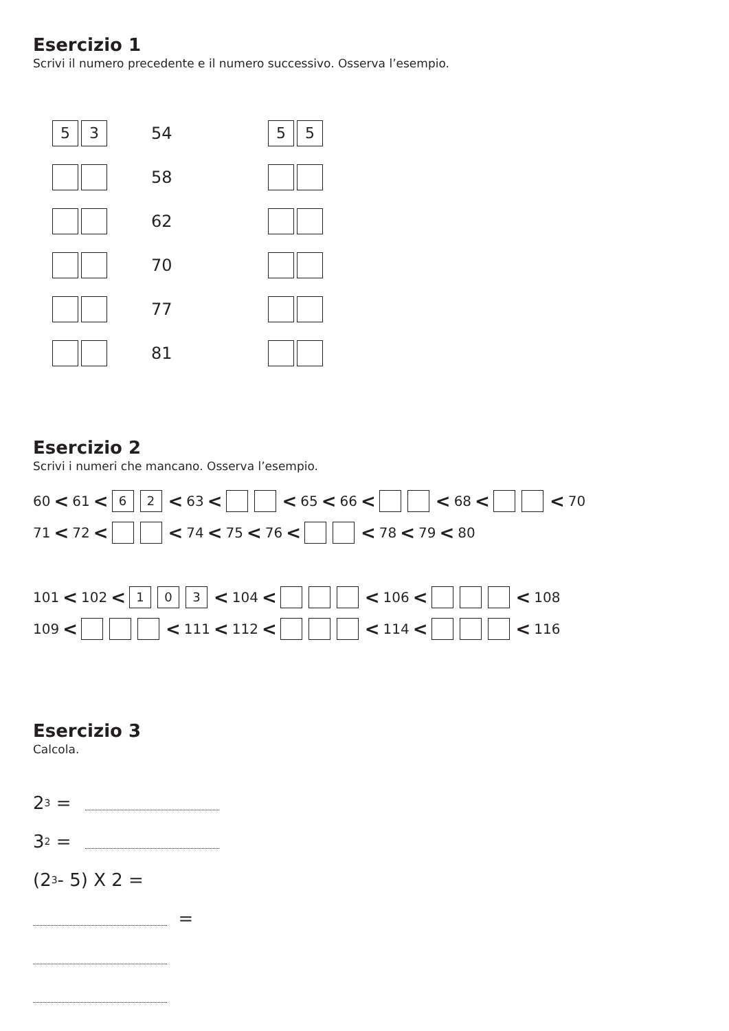Esercizio 1
Scrivi il numero precedente e il numero successivo. Osserva l’esempio.
5 3 54 5 5
58
62
70
77
81
Esercizio 2
Scrivi i numeri che mancano. Osserva l’esempio.
60 < 61 < 6 2 < 63 < < 65 < 66 < < 68 < < 70
71 < 72 < < 74 < 75 < 76 < < 78 < 79 < 80
101 < 102 < 1 0 3 < 104 < < 106 < < 108
109 < < 111 < 112 < < 114 < < 116
Esercizio 3
Calcola.
2<sup>3</sup> =
3<sup>2</sup> =
(2<sup>3</sup> - 5) X 2 =
=